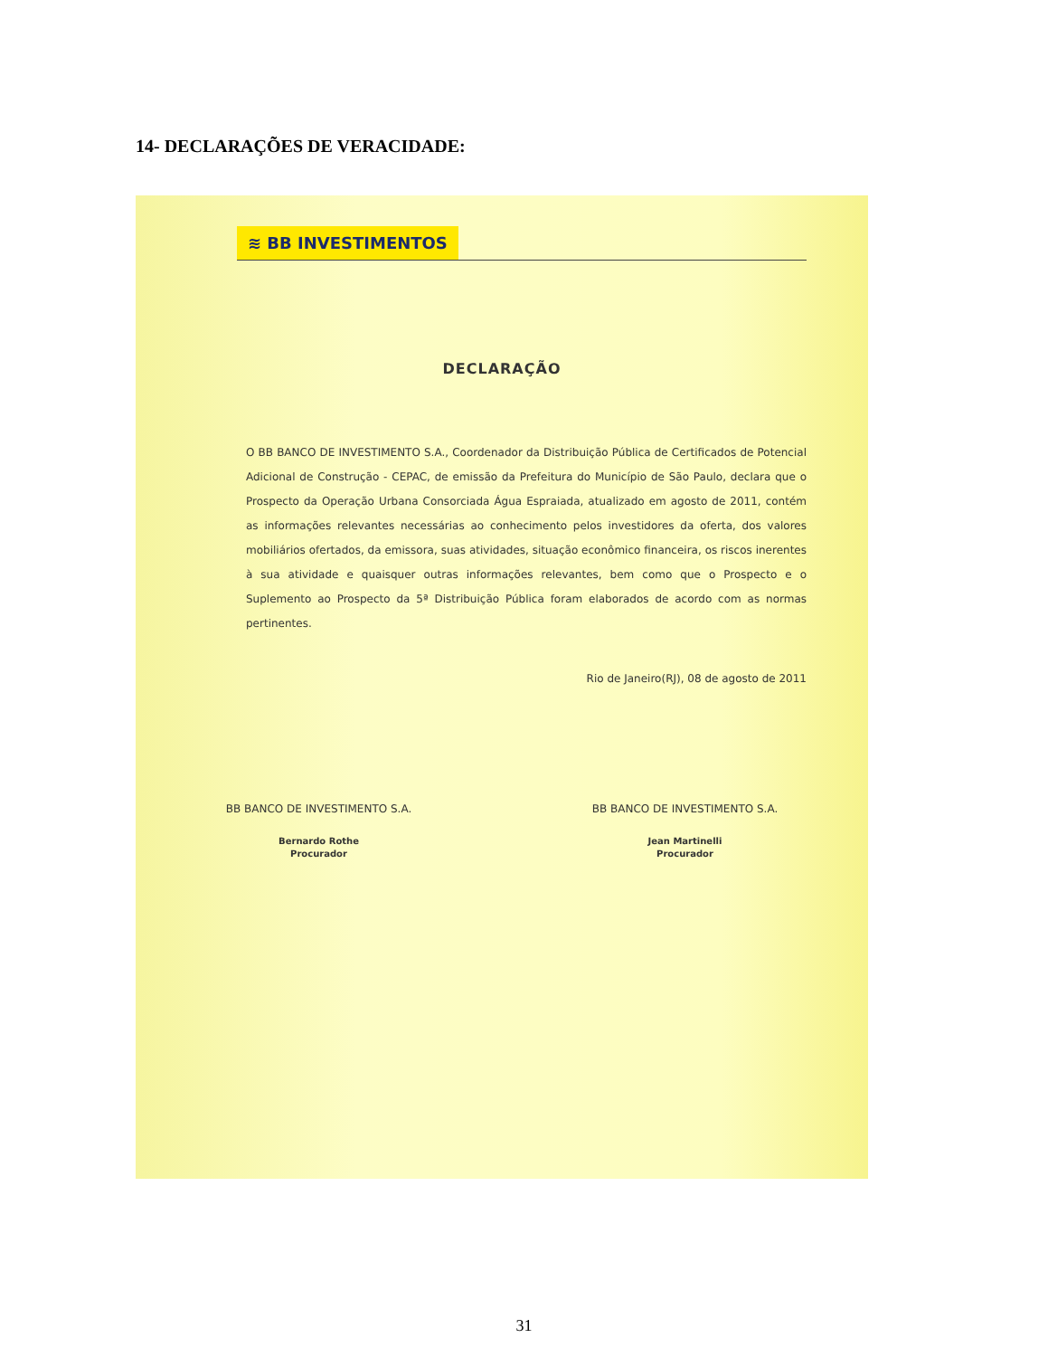14- DECLARAÇÕES DE VERACIDADE:
≋ BB INVESTIMENTOS
DECLARAÇÃO
O BB BANCO DE INVESTIMENTO S.A., Coordenador da Distribuição Pública de Certificados de Potencial Adicional de Construção - CEPAC, de emissão da Prefeitura do Município de São Paulo, declara que o Prospecto da Operação Urbana Consorciada Água Espraiada, atualizado em agosto de 2011, contém as informações relevantes necessárias ao conhecimento pelos investidores da oferta, dos valores mobiliários ofertados, da emissora, suas atividades, situação econômico financeira, os riscos inerentes à sua atividade e quaisquer outras informações relevantes, bem como que o Prospecto e o Suplemento ao Prospecto da 5ª Distribuição Pública foram elaborados de acordo com as normas pertinentes.
Rio de Janeiro(RJ), 08 de agosto de 2011
BB BANCO DE INVESTIMENTO S.A.
Bernardo Rothe
Procurador
BB BANCO DE INVESTIMENTO S.A.
Jean Martinelli
Procurador
31